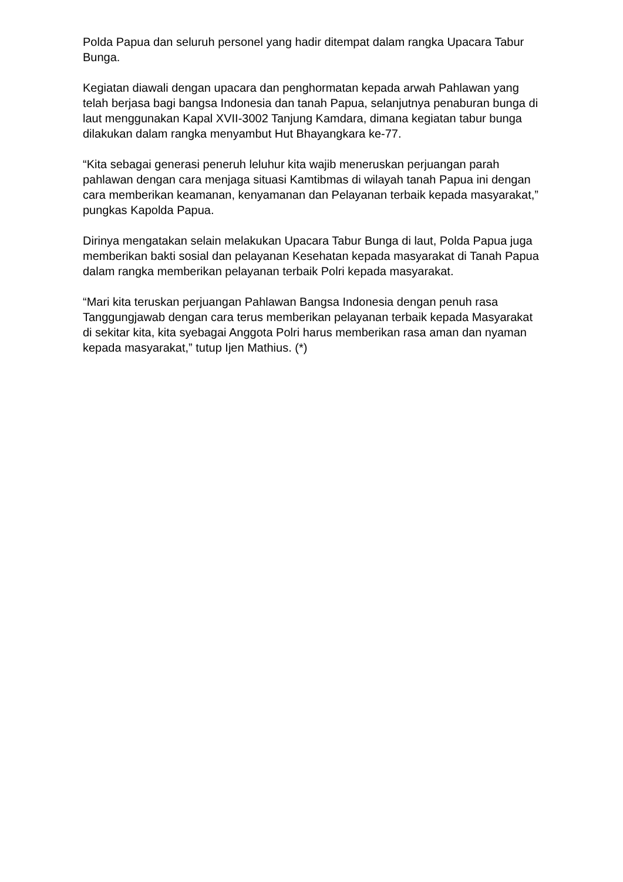Polda Papua dan seluruh personel yang hadir ditempat dalam rangka Upacara Tabur Bunga.
Kegiatan diawali dengan upacara dan penghormatan kepada arwah Pahlawan yang telah berjasa bagi bangsa Indonesia dan tanah Papua, selanjutnya penaburan bunga di laut menggunakan Kapal XVII-3002 Tanjung Kamdara, dimana kegiatan tabur bunga dilakukan dalam rangka menyambut Hut Bhayangkara ke-77.
“Kita sebagai generasi peneruh leluhur kita wajib meneruskan perjuangan parah pahlawan dengan cara menjaga situasi Kamtibmas di wilayah tanah Papua ini dengan cara memberikan keamanan, kenyamanan dan Pelayanan terbaik kepada masyarakat,” pungkas Kapolda Papua.
Dirinya mengatakan selain melakukan Upacara Tabur Bunga di laut, Polda Papua juga memberikan bakti sosial dan pelayanan Kesehatan kepada masyarakat di Tanah Papua dalam rangka memberikan pelayanan terbaik Polri kepada masyarakat.
“Mari kita teruskan perjuangan Pahlawan Bangsa Indonesia dengan penuh rasa Tanggungjawab dengan cara terus memberikan pelayanan terbaik kepada Masyarakat di sekitar kita, kita syebagai Anggota Polri harus memberikan rasa aman dan nyaman kepada masyarakat,” tutup Ijen Mathius. (*)